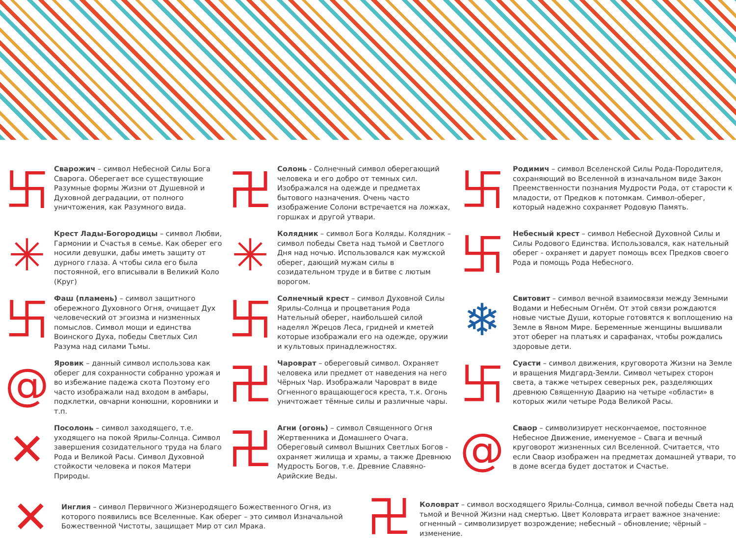卐
Сварожич – символ Небесной Силы Бога Сварога. Оберегает все существующие Разумные формы Жизни от Душевной и Духовной деградации, от полного уничтожения, как Разумного вида.
✳
Крест Лады-Богородицы – символ Любви, Гармонии и Счастья в семье. Как оберег его носили девушки, дабы иметь защиту от дурного глаза. А чтобы сила его была постоянной, его вписывали в Великий Коло (Круг)
卐
Фаш (пламень) – символ защитного обережного Духовного Огня, очищает Дух человеческий от эгоизма и низменных помыслов. Символ мощи и единства Воинского Духа, победы Светлых Сил Разума над силами Тьмы.
@
Яровик – данный символ использова как оберег для сохранности собранно урожая и во избежание падежа скота Поэтому его часто изображали над входом в амбары, подклетки, овчарни конюшни, коровники и т.п.
✕
Посолонь – символ заходящего, т.е. уходящего на покой Ярилы-Солнца. Символ завершения созидательного труда на благо Рода и Великой Расы. Символ Духовной стойкости человека и покоя Матери Природы.
卍
Солонь - Солнечный символ оберегающий человека и его добро от темных сил. Изображался на одежде и предметах бытового назначения. Очень часто изображение Солони встречается на ложках, горшках и другой утвари.
✳
Колядник – символ Бога Коляды. Колядник – символ победы Света над тьмой и Светлого Дня над ночью. Использовался как мужской оберег, дающий мужам силы в созидательном труде и в битве с лютым ворогом.
卐
Солнечный крест – символ Духовной Силы Ярилы-Солнца и процветания Рода Нательный оберег, наибольшей силой наделял Жрецов Леса, гридней и кметей которые изображали его на одежде, оружии и культовых принадлежностях.
卍
Чароврат – обереговый символ. Охраняет человека или предмет от наведения на него Чёрных Чар. Изображали Чароврат в виде Огненного вращающегося креста, т.к. Огонь уничтожает тёмные силы и различные чары.
卍
Агни (огонь) – символ Священного Огня Жертвенника и Домашнего Очага. Обереговый символ Вышних Светлых Богов - охраняет жилища и храмы, а также Древнюю Мудрость Богов, т.е. Древние Славяно-Арийские Веды.
卐
Родимич – символ Вселенской Силы Рода-Породителя, сохраняющий во Вселенной в изначальном виде Закон Преемственности познания Мудрости Рода, от старости к младости, от Предков к потомкам. Символ-оберег, который надежно сохраняет Родовую Память.
卐
Небесный крест – символ Небесной Духовной Силы и Силы Родового Единства. Использовался, как нательный оберег - охраняет и дарует помощь всех Предков своего Рода и помощь Рода Небесного.
❄
Свитовит – символ вечной взаимосвязи между Земными Водами и Небесным Огнём. От этой связи рождаются новые чистые Души, которые готовятся к воплощению на Земле в Явном Мире. Беременные женщины вышивали этот оберег на платьях и сарафанах, чтобы рождались здоровые дети.
卐
Суасти – символ движения, круговорота Жизни на Земле и вращения Мидгард-Земли. Символ четырех сторон света, а также четырех северных рек, разделяющих древнюю Священную Даарию на четыре «области» в которых жили четыре Рода Великой Расы.
@
Сваор – символизирует нескончаемое, постоянное Небесное Движение, именуемое – Свага и вечный круговорот жизненных сил Вселенной. Считается, что если Сваор изображен на предметах домашней утвари, то в доме всегда будет достаток и Счастье.
✕
Инглия – символ Первичного Жизнеродящего Божественного Огня, из которого появились все Вселенные. Как оберег – это символ Изначальной Божественной Чистоты, защищает Мир от сил Мрака.
卍
Коловрат – символ восходящего Ярилы-Солнца, символ вечной победы Света над тьмой и Вечной Жизни над смертью. Цвет Коловрата играет важное значение: огненный – символизирует возрождение; небесный – обновление; чёрный – изменение.